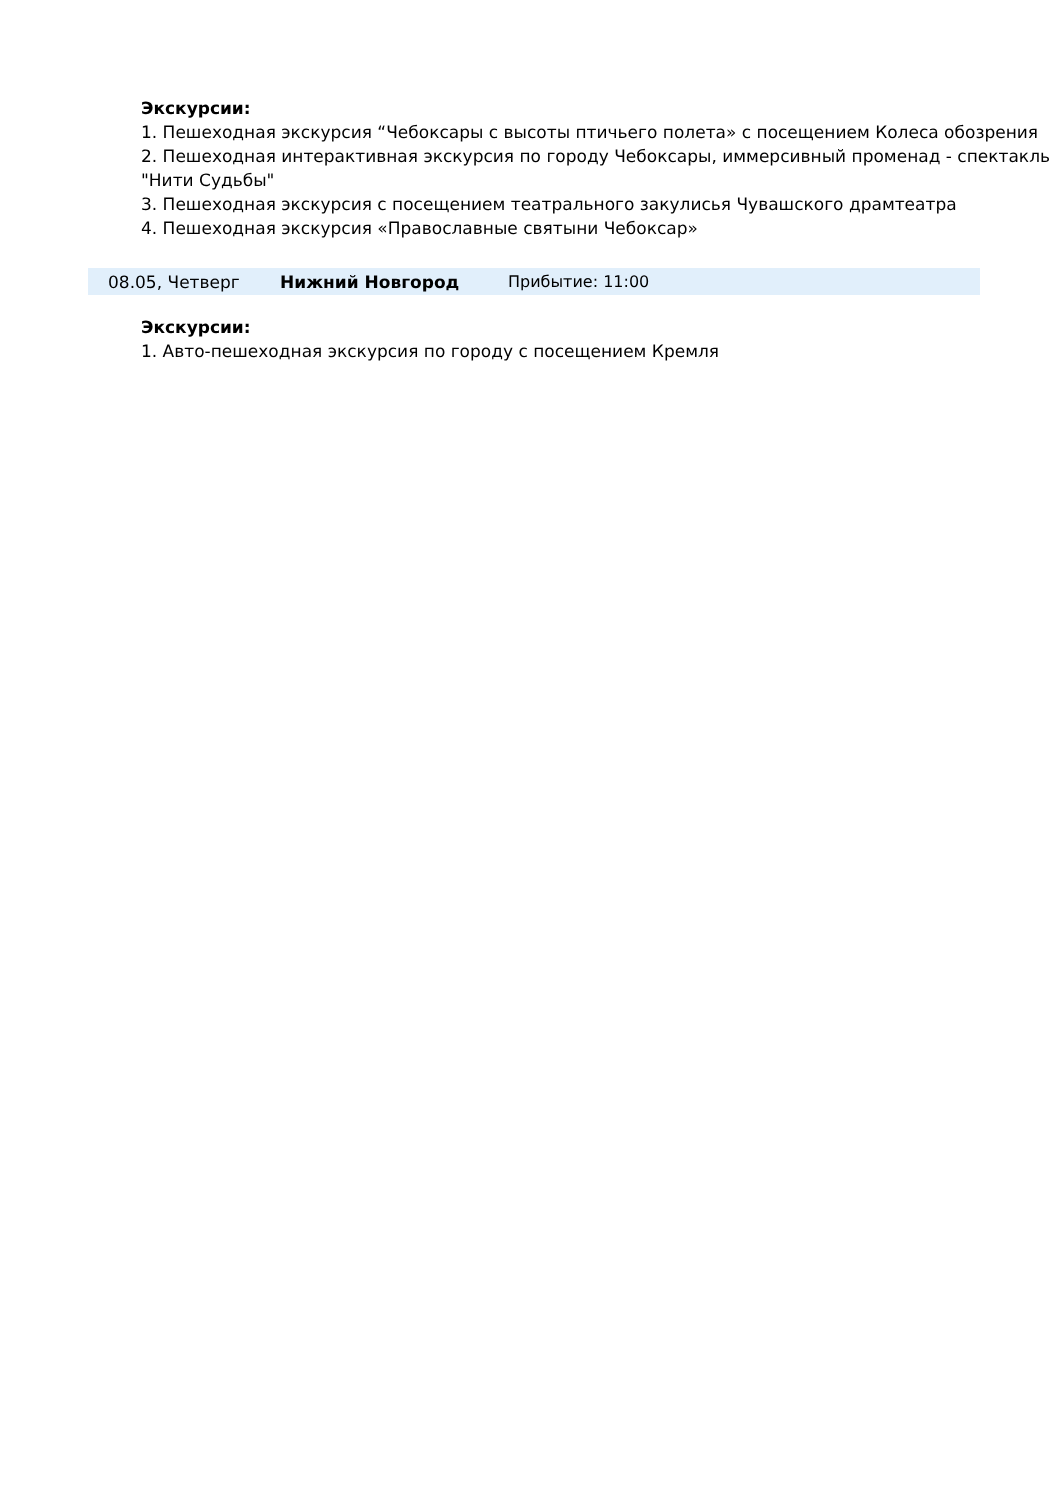Экскурсии:
1. Пешеходная экскурсия “Чебоксары с высоты птичьего полета» с посещением Колеса обозрения
2. Пешеходная интерактивная экскурсия по городу Чебоксары, иммерсивный променад - спектакль "Нити Судьбы"
3. Пешеходная экскурсия с посещением театрального закулисья Чувашского драмтеатра
4. Пешеходная экскурсия «Православные святыни Чебоксар»
08.05, Четверг Нижний Новгород Прибытие: 11:00
Экскурсии:
1. Авто-пешеходная экскурсия по городу с посещением Кремля